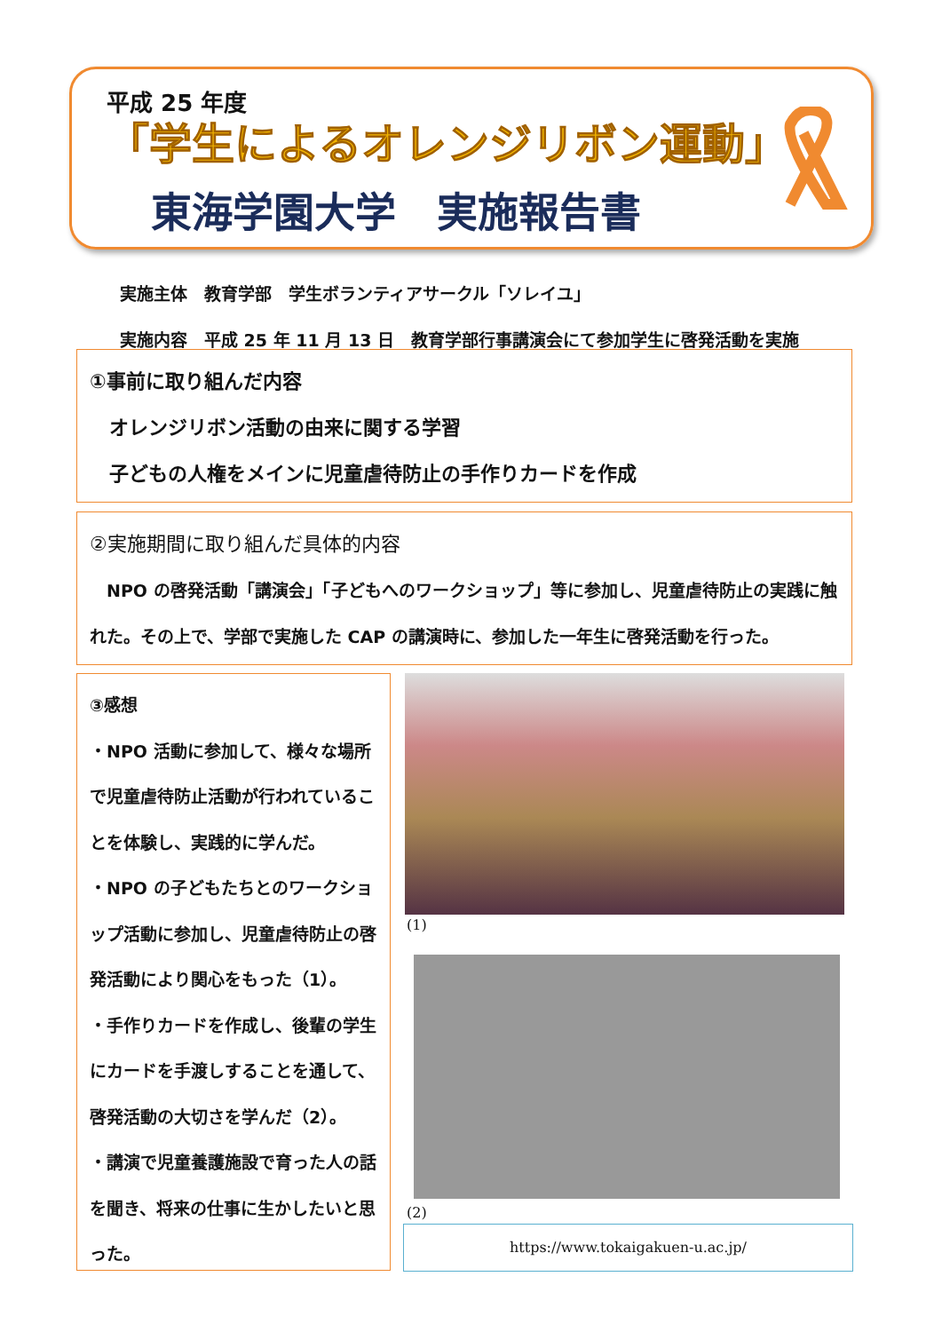平成 25 年度
「学生によるオレンジリボン運動」
東海学園大学　実施報告書
実施主体　教育学部　学生ボランティアサークル「ソレイユ」
実施内容　平成 25 年 11 月 13 日　教育学部行事講演会にて参加学生に啓発活動を実施
①事前に取り組んだ内容
　オレンジリボン活動の由来に関する学習
　子どもの人権をメインに児童虐待防止の手作りカードを作成
②実施期間に取り組んだ具体的内容
　NPO の啓発活動「講演会」「子どもへのワークショップ」等に参加し、児童虐待防止の実践に触れた。その上で、学部で実施した CAP の講演時に、参加した一年生に啓発活動を行った。
③感想
・NPO 活動に参加して、様々な場所で児童虐待防止活動が行われていることを体験し、実践的に学んだ。
・NPO の子どもたちとのワークショップ活動に参加し、児童虐待防止の啓発活動により関心をもった（1）。
・手作りカードを作成し、後輩の学生にカードを手渡しすることを通して、啓発活動の大切さを学んだ（2）。
・講演で児童養護施設で育った人の話を聞き、将来の仕事に生かしたいと思った。
(1)
(2)
https://www.tokaigakuen-u.ac.jp/